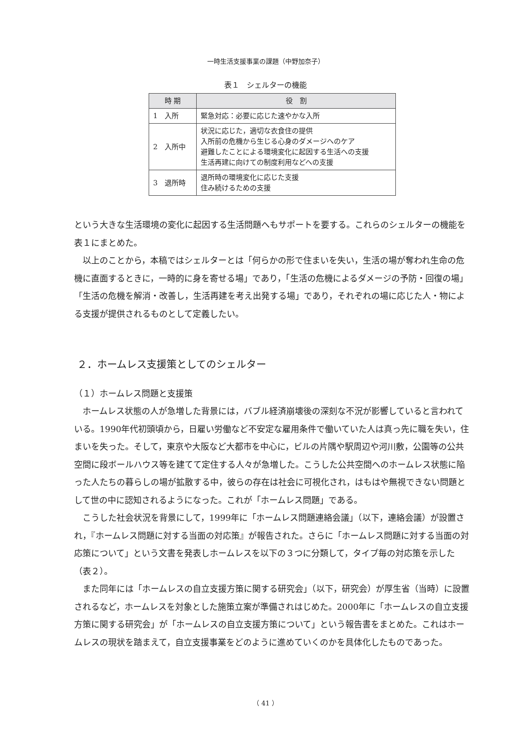一時生活支援事業の課題（中野加奈子）
表１　シェルターの機能
| 時 期 | 役 割 |
| --- | --- |
| 1 入所 | 緊急対応：必要に応じた速やかな入所 |
| 2 入所中 | 状況に応じた，適切な衣食住の提供 入所前の危機から生じる心身のダメージへのケア 避難したことによる環境変化に起因する生活への支援 生活再建に向けての制度利用などへの支援 |
| 3 退所時 | 退所時の環境変化に応じた支援 住み続けるための支援 |
という大きな生活環境の変化に起因する生活問題へもサポートを要する。これらのシェルターの機能を表１にまとめた。
以上のことから，本稿ではシェルターとは「何らかの形で住まいを失い，生活の場が奪われ生命の危機に直面するときに，一時的に身を寄せる場」であり，「生活の危機によるダメージの予防・回復の場」「生活の危機を解消・改善し，生活再建を考え出発する場」であり，それぞれの場に応じた人・物による支援が提供されるものとして定義したい。
２．ホームレス支援策としてのシェルター
（１）ホームレス問題と支援策
ホームレス状態の人が急増した背景には，バブル経済崩壊後の深刻な不況が影響していると言われている。1990年代初頭頃から，日雇い労働など不安定な雇用条件で働いていた人は真っ先に職を失い，住まいを失った。そして，東京や大阪など大都市を中心に，ビルの片隅や駅周辺や河川敷，公園等の公共空間に段ボールハウス等を建てて定住する人々が急増した。こうした公共空間へのホームレス状態に陥った人たちの暮らしの場が拡散する中，彼らの存在は社会に可視化され，はもはや無視できない問題として世の中に認知されるようになった。これが「ホームレス問題」である。
こうした社会状況を背景にして，1999年に「ホームレス問題連絡会議」（以下，連絡会議）が設置され，『ホームレス問題に対する当面の対応策』が報告された。さらに「ホームレス問題に対する当面の対応策について」という文書を発表しホームレスを以下の３つに分類して，タイプ毎の対応策を示した（表２）。
また同年には「ホームレスの自立支援方策に関する研究会」（以下，研究会）が厚生省（当時）に設置されるなど，ホームレスを対象とした施策立案が準備されはじめた。2000年に「ホームレスの自立支援方策に関する研究会」が「ホームレスの自立支援方策について」という報告書をまとめた。これはホームレスの現状を踏まえて，自立支援事業をどのように進めていくのかを具体化したものであった。
（ 41 ）